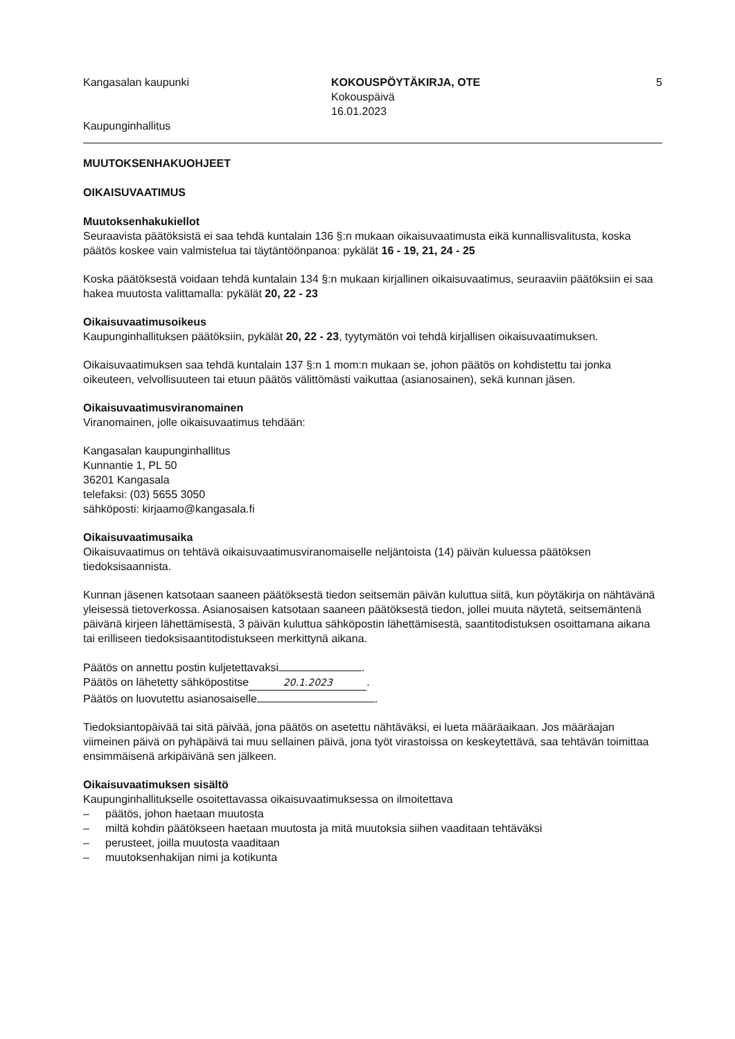Kangasalan kaupunki
Kaupunginhallitus
KOKOUSPÖYTÄKIRJA, OTE
Kokouspäivä
16.01.2023
5
MUUTOKSENHAKUOHJEET
OIKAISUVAATIMUS
Muutoksenhakukiellot
Seuraavista päätöksistä ei saa tehdä kuntalain 136 §:n mukaan oikaisuvaatimusta eikä kunnallisvalitusta, koska päätös koskee vain valmistelua tai täytäntöönpanoa: pykälät 16 - 19, 21, 24 - 25
Koska päätöksestä voidaan tehdä kuntalain 134 §:n mukaan kirjallinen oikaisuvaatimus, seuraaviin päätöksiin ei saa hakea muutosta valittamalla: pykälät 20, 22 - 23
Oikaisuvaatimusoikeus
Kaupunginhallituksen päätöksiin, pykälät 20, 22 - 23, tyytymätön voi tehdä kirjallisen oikaisuvaatimuksen.
Oikaisuvaatimuksen saa tehdä kuntalain 137 §:n 1 mom:n mukaan se, johon päätös on kohdistettu tai jonka oikeuteen, velvollisuuteen tai etuun päätös välittömästi vaikuttaa (asianosainen), sekä kunnan jäsen.
Oikaisuvaatimusviranomainen
Viranomainen, jolle oikaisuvaatimus tehdään:
Kangasalan kaupunginhallitus
Kunnantie 1, PL 50
36201 Kangasala
telefaksi: (03) 5655 3050
sähköposti: kirjaamo@kangasala.fi
Oikaisuvaatimusaika
Oikaisuvaatimus on tehtävä oikaisuvaatimusviranomaiselle neljäntoista (14) päivän kuluessa päätöksen tiedoksisaannista.
Kunnan jäsenen katsotaan saaneen päätöksestä tiedon seitsemän päivän kuluttua siitä, kun pöytäkirja on nähtävänä yleisessä tietoverkossa. Asianosaisen katsotaan saaneen päätöksestä tiedon, jollei muuta näytetä, seitsemäntenä päivänä kirjeen lähettämisestä, 3 päivän kuluttua sähköpostin lähettämisestä, saantitodistuksen osoittamana aikana tai erilliseen tiedoksisaantitodistukseen merkittynä aikana.
Päätös on annettu postin kuljetettavaksi .
Päätös on lähetetty sähköpostitse 20.1.2023.
Päätös on luovutettu asianosaiselle .
Tiedoksiantopäivää tai sitä päivää, jona päätös on asetettu nähtäväksi, ei lueta määräaikaan. Jos määräajan viimeinen päivä on pyhäpäivä tai muu sellainen päivä, jona työt virastoissa on keskeytettävä, saa tehtävän toimittaa ensimmäisenä arkipäivänä sen jälkeen.
Oikaisuvaatimuksen sisältö
Kaupunginhallitukselle osoitettavassa oikaisuvaatimuksessa on ilmoitettava
– päätös, johon haetaan muutosta
– miltä kohdin päätökseen haetaan muutosta ja mitä muutoksia siihen vaaditaan tehtäväksi
– perusteet, joilla muutosta vaaditaan
– muutoksenhakijan nimi ja kotikunta